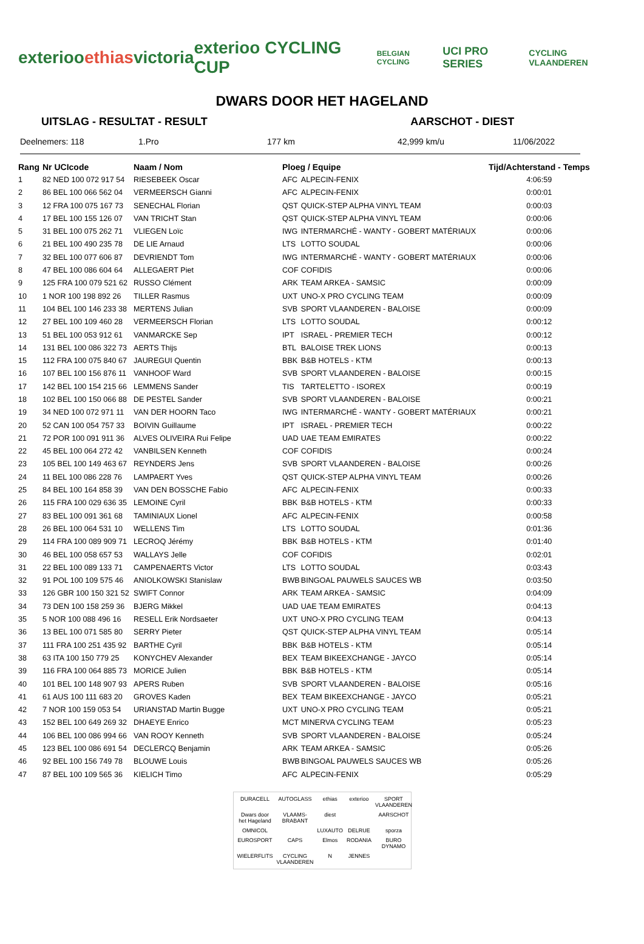exterioo ethias victoria exterioo CYCLING CUP BELGIAN CYCLING UCI PRO SERIES CYCLING VLAANDEREN
DWARS DOOR HET HAGELAND
UITSLAG - RESULTAT - RESULT AARSCHOT - DIEST
Deelnemers: 118 1.Pro 177 km 42,999 km/u 11/06/2022
| Rang | Nr UCIcode | Naam / Nom | Ploeg / Equipe | | Tijd/Achterstand - Temps |
| --- | --- | --- | --- | --- | --- |
| 1 | 82 NED 100 072 917 54 | RIESEBEEK Oscar | AFC | ALPECIN-FENIX | 4:06:59 |
| 2 | 86 BEL 100 066 562 04 | VERMEERSCH Gianni | AFC | ALPECIN-FENIX | 0:00:01 |
| 3 | 12 FRA 100 075 167 73 | SENECHAL Florian | QST | QUICK-STEP ALPHA VINYL TEAM | 0:00:03 |
| 4 | 17 BEL 100 155 126 07 | VAN TRICHT Stan | QST | QUICK-STEP ALPHA VINYL TEAM | 0:00:06 |
| 5 | 31 BEL 100 075 262 71 | VLIEGEN Loïc | IWG | INTERMARCHÉ - WANTY - GOBERT MATÉRIAUX | 0:00:06 |
| 6 | 21 BEL 100 490 235 78 | DE LIE Arnaud | LTS | LOTTO SOUDAL | 0:00:06 |
| 7 | 32 BEL 100 077 606 87 | DEVRIENDT Tom | IWG | INTERMARCHÉ - WANTY - GOBERT MATÉRIAUX | 0:00:06 |
| 8 | 47 BEL 100 086 604 64 | ALLEGAERT Piet | COF | COFIDIS | 0:00:06 |
| 9 | 125 FRA 100 079 521 62 | RUSSO Clément | ARK | TEAM ARKEA - SAMSIC | 0:00:09 |
| 10 | 1 NOR 100 198 892 26 | TILLER Rasmus | UXT | UNO-X PRO CYCLING TEAM | 0:00:09 |
| 11 | 104 BEL 100 146 233 38 | MERTENS Julian | SVB | SPORT VLAANDEREN - BALOISE | 0:00:09 |
| 12 | 27 BEL 100 109 460 28 | VERMEERSCH Florian | LTS | LOTTO SOUDAL | 0:00:12 |
| 13 | 51 BEL 100 053 912 61 | VANMARCKE Sep | IPT | ISRAEL - PREMIER TECH | 0:00:12 |
| 14 | 131 BEL 100 086 322 73 | AERTS Thijs | BTL | BALOISE TREK LIONS | 0:00:13 |
| 15 | 112 FRA 100 075 840 67 | JAUREGUI Quentin | BBK | B&B HOTELS - KTM | 0:00:13 |
| 16 | 107 BEL 100 156 876 11 | VANHOOF Ward | SVB | SPORT VLAANDEREN - BALOISE | 0:00:15 |
| 17 | 142 BEL 100 154 215 66 | LEMMENS Sander | TIS | TARTELETTO - ISOREX | 0:00:19 |
| 18 | 102 BEL 100 150 066 88 | DE PESTEL Sander | SVB | SPORT VLAANDEREN - BALOISE | 0:00:21 |
| 19 | 34 NED 100 072 971 11 | VAN DER HOORN Taco | IWG | INTERMARCHÉ - WANTY - GOBERT MATÉRIAUX | 0:00:21 |
| 20 | 52 CAN 100 054 757 33 | BOIVIN Guillaume | IPT | ISRAEL - PREMIER TECH | 0:00:22 |
| 21 | 72 POR 100 091 911 36 | ALVES OLIVEIRA Rui Felipe | UAD | UAE TEAM EMIRATES | 0:00:22 |
| 22 | 45 BEL 100 064 272 42 | VANBILSEN Kenneth | COF | COFIDIS | 0:00:24 |
| 23 | 105 BEL 100 149 463 67 | REYNDERS Jens | SVB | SPORT VLAANDEREN - BALOISE | 0:00:26 |
| 24 | 11 BEL 100 086 228 76 | LAMPAERT Yves | QST | QUICK-STEP ALPHA VINYL TEAM | 0:00:26 |
| 25 | 84 BEL 100 164 858 39 | VAN DEN BOSSCHE Fabio | AFC | ALPECIN-FENIX | 0:00:33 |
| 26 | 115 FRA 100 029 636 35 | LEMOINE Cyril | BBK | B&B HOTELS - KTM | 0:00:33 |
| 27 | 83 BEL 100 091 361 68 | TAMINIAUX Lionel | AFC | ALPECIN-FENIX | 0:00:58 |
| 28 | 26 BEL 100 064 531 10 | WELLENS Tim | LTS | LOTTO SOUDAL | 0:01:36 |
| 29 | 114 FRA 100 089 909 71 | LECROQ Jérémy | BBK | B&B HOTELS - KTM | 0:01:40 |
| 30 | 46 BEL 100 058 657 53 | WALLAYS Jelle | COF | COFIDIS | 0:02:01 |
| 31 | 22 BEL 100 089 133 71 | CAMPENAERTS Victor | LTS | LOTTO SOUDAL | 0:03:43 |
| 32 | 91 POL 100 109 575 46 | ANIOLKOWSKI Stanislaw | BWB | BINGOAL PAUWELS SAUCES WB | 0:03:50 |
| 33 | 126 GBR 100 150 321 52 | SWIFT Connor | ARK | TEAM ARKEA - SAMSIC | 0:04:09 |
| 34 | 73 DEN 100 158 259 36 | BJERG Mikkel | UAD | UAE TEAM EMIRATES | 0:04:13 |
| 35 | 5 NOR 100 088 496 16 | RESELL Erik Nordsaeter | UXT | UNO-X PRO CYCLING TEAM | 0:04:13 |
| 36 | 13 BEL 100 071 585 80 | SERRY Pieter | QST | QUICK-STEP ALPHA VINYL TEAM | 0:05:14 |
| 37 | 111 FRA 100 251 435 92 | BARTHE Cyril | BBK | B&B HOTELS - KTM | 0:05:14 |
| 38 | 63 ITA 100 150 779 25 | KONYCHEV Alexander | BEX | TEAM BIKEEXCHANGE - JAYCO | 0:05:14 |
| 39 | 116 FRA 100 064 885 73 | MORICE Julien | BBK | B&B HOTELS - KTM | 0:05:14 |
| 40 | 101 BEL 100 148 907 93 | APERS Ruben | SVB | SPORT VLAANDEREN - BALOISE | 0:05:16 |
| 41 | 61 AUS 100 111 683 20 | GROVES Kaden | BEX | TEAM BIKEEXCHANGE - JAYCO | 0:05:21 |
| 42 | 7 NOR 100 159 053 54 | URIANSTAD Martin Bugge | UXT | UNO-X PRO CYCLING TEAM | 0:05:21 |
| 43 | 152 BEL 100 649 269 32 | DHAEYE Enrico | MCT | MINERVA CYCLING TEAM | 0:05:23 |
| 44 | 106 BEL 100 086 994 66 | VAN ROOY Kenneth | SVB | SPORT VLAANDEREN - BALOISE | 0:05:24 |
| 45 | 123 BEL 100 086 691 54 | DECLERCQ Benjamin | ARK | TEAM ARKEA - SAMSIC | 0:05:26 |
| 46 | 92 BEL 100 156 749 78 | BLOUWE Louis | BWB | BINGOAL PAUWELS SAUCES WB | 0:05:26 |
| 47 | 87 BEL 100 109 565 36 | KIELICH Timo | AFC | ALPECIN-FENIX | 0:05:29 |
DURACELL
AUTOGLASS
ethias
exterioo
SPORT VLAANDEREN
Dwars door het Hageland
VLAAMS-BRABANT
diest
AARSCHOT
OMNICOL
LUXAUTO
DELRUE
sporza
EUROSPORT
CAPS
Elmos
RODANIA
BURO DYNAMO
WIELERFLITS
CYCLING VLAANDEREN
N
JENNES